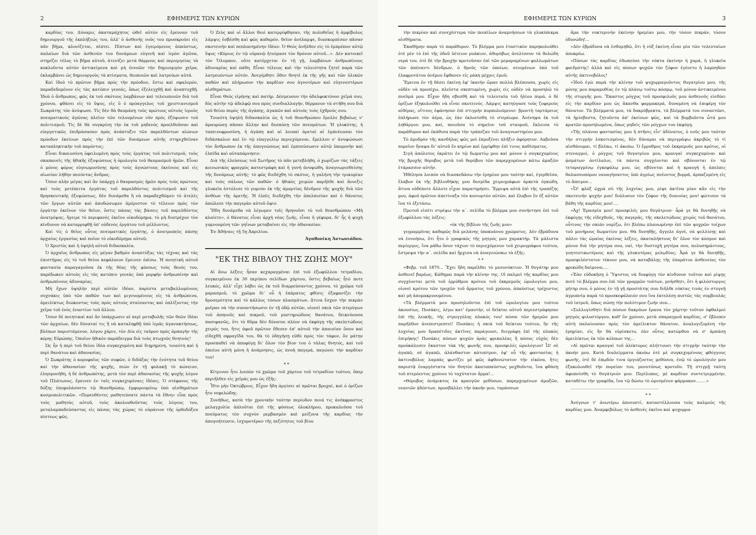2 ΕΦΗΜΕΡΙΣ ΤΩΝ ΚΥΡΙΩΝ
καρδίας του. Δύναμις ἀκαταμάχητος ὠθεῖ αὐτὸν εἰς ἔρευναν τοῦ δημιουργοῦ τῆς ἐκπλήξεώς του, ἀλλ' ὁ ἀσθενὴς νοῦς του προσκρούει εἰς πᾶν βῆμα, κλονίζεται, πίπτει. Πίπτων καὶ ἐγειρόμενος ἀπαύστως, παλαίων διὰ τῶν ἀσθενῶν του δυνάμεων εὐγενῆ καὶ ἱερὸν ἀγῶνα, στηρίζει τέλος τὸ βῆμα αὐτοῦ, ἀτενίζει μετὰ θάρρους καὶ περιεργείας τὰ κυκλοῦντα αὐτὸν ἀντικείμενα καὶ μὴ ἐννοῶν τὴν δημιουργὸν χεῖρα, ἐκλαμβάνει ὡς δημιουργοὺς τὰ κτίσματα, θεοποιῶν καὶ λατρεύων αὐτά.
Καὶ ἰδοὺ τὸ πρῶτον βῆμα πρὸς τὴν πρόοδον, ἔστω καὶ σφαλερόν, παραδεδομένον εἰς τὰς κατόπιν γενεάς, ὅπως ἐξελεγχθῇ καὶ ἀναπτυχθῇ. Ἰδοὺ ὁ ἄνθρωπος, φῶς ἐκ τοῦ σκότους λαμβάνων καὶ τελειοποιῶν διὰ τοῦ χρόνου, φθάνει εἰς τὸ ὕψος, εἰς ὃ ὁ πρόαγγελος τοῦ χριστιανισμοῦ Σωκράτης τὸν ἀνύψωσε. Τίς δὲν θὰ θαυμάσῃ τοὺς πρώτους αὐτοὺς ἱεροὺς πνευματικοὺς ἀγῶνας πλεῖον τῶν τελουμένων νῦν πρὸς ἐξύψωσιν τοῦ πολιτισμοῦ; Τίς δὲ θὰ συγκρίνῃ τὴν ἐκ τοῦ μηδενὸς προελθοῦσαν καὶ εὐεργετικῶς ἐπιδράσασαν πρὸς ἀνάπτυξιν τῶν παρελθόντων αἰώνων πρόοδον ἐκείνων πρὸς τὴν ἐπὶ τῶν δυνάμεων αὐτῆς στηριχθεῖσαν καταπληκτικὴν τοῦ παρόντος;
Εἶναι δικαιοσύνη ὀφειλομένη πρὸς τοὺς ἐργάτας τοῦ πολιτισμοῦ, τοὺς σκαπανεῖς τῆς ἠθικῆς ἐξυψώσεως ἡ ὁμολογία τοῦ θαυμασμοῦ ἡμῶν. Εἶναι ὁ μόνος φόρος εὐγνωμοσύνης πρὸς τοὺς ἀγνώστους ἐκείνους καὶ εἰς αἰωνίαν λήθην πεσόντας ἄνδρας.
Ὅσον πλὴν μέγας καὶ ἂν ὑπάρχῃ ὁ θαυμασμὸς ἡμῶν πρὸς τοὺς πρώτους καὶ τοὺς μετέπειτα ἐργάτας τοῦ παρελθόντος πολιτισμοῦ καὶ τῆς θρησκευτικῆς ἐξυψώσεως, δὲν δυνάμεθα ἢ νὰ παραδεχθῶμεν τὸ ἀτελὲς τῶν ἔργων αὐτῶν καὶ ἀποδώσωμεν ἀμέριστον τὸ τέλειον πρὸς τὸν ἐργάτην ἐκεῖνον τὸν θεῖον, ὅστις πάσας τὰς βάσεις τοῦ παρελθόντος ἀνατρέψας, ἤγειρε τὸ περιφανὲς ἐκεῖνο οἰκοδόμημα, τὸ μὴ διατρέχον τὸν κίνδυνον νὰ καταρριφθῇ ὑπ' οὐδενὸς ἐργάτου τοῦ μέλλοντος.
Καὶ τίς ὁ θεῖος οὗτος πνευματικὸς ἐργάτης, ὁ ἀνατροπεὺς πάσης ἀρχαίας ἐργασίας καὶ ποῖον τὸ οἰκοδόμημα αὐτοῦ;
Ὁ Χριστὸς καὶ ἡ ὑψηλὴ αὐτοῦ διδασκαλία.
Ὁ ἀρχαῖος ἄνθρωπος εἰς μέγαν βαθμὸν ἀναπτύξας τὰς τέχνας καὶ τὰς ἐπιστήμας εἰς τὸ τοῦ θείου κεφάλαιον ἔμεινεν ὀπίσω. Ἡ ποιητικὴ αὐτοῦ φαντασία παραγαγοῦσα ἐκ τῆς θέας τῆς φύσεως τοὺς θεούς του, παρέδωκεν αὐτοὺς εἰς τὰς κατόπιν γενεὰς ὑπὸ μορφὴν ἀνθρωπίνην καὶ ἀνθρωπίνους ἀδυναμίας.
Μὴ ἔχων ὑψηλὴν περὶ αὐτῶν ἰδέαν, παρίστα μεταβαλλομένους συχνάκις ὑπὸ τῶν παθῶν των καὶ μιγνυομένους εἰς τὰ ἀνθρώπινα, ἀμειλίκτως διώκοντας τοὺς πρὸς αὐτοὺς πταίσαντας καὶ ὁπλίζοντας τὴν χεῖρα τοῦ ἑνὸς ἐναντίον τοῦ ἄλλου.
Ὅσον δὲ ποιητικαὶ καὶ ἂν ὑπάρχωσιν αἱ περὶ μεταβολῆς τῶν θεῶν ἰδέαι τῶν ἀρχαίων, δὲν δύναταί τις ἢ νὰ καταληφθῇ ὑπὸ ἱερᾶς ἀγανακτήσεως, βλέπων παριστάμενον, λόγου χάριν, τὸν Δία εἰς ταῦρον πρὸς ἁρπαγὴν τῆς κόρης Εὐρώπης. Ὁποῖον ἠθικὸν παράδειγμα διὰ τοὺς πτωχοὺς θνητούς!
Ὡς ἦν ἡ περὶ τοῦ θείου ἰδέα συγκεχυμένη καὶ διῃρημένη, τοιαύτη καὶ ἡ περὶ θανάτου καὶ ἀθανασίας.
Ὁ Σωκράτης ὁ κορυφαῖος τῶν σοφῶν, ὁ διδάξας τὴν ἑνότητα τοῦ θείου καὶ τὴν ἀθανασίαν τῆς ψυχῆς, πιὼν ἐν τῇ φυλακῇ τὸ κώνειον, ἐλησμονήθη, ἡ δὲ ἀνθρωπότης, μετὰ τὸν περὶ ἀθανασίας τῆς ψυχῆς λόγον τοῦ Πλάτωνος, ἔμεινεν ἐν ταῖς συγκεχυμέναις ἰδέαις. Ὁ στέφανος τῆς δόξης ἐπεφυλάσσετο τῷ θεανθρώπῳ, ἐμφορουμένῳ ὑπὸ αἰσθημάτων κοσμοπολιτικῶν. «Πορευθέντες μαθητεύσατε πάντα τὰ ἔθνη» εἶπε πρὸς τοὺς μαθητὰς αὐτοῦ, τοὺς ἀκολουθοῦντας τοὺς λόγους του, μεταλαμπαδεύσαντας εἰς πάσας τὰς χώρας τὸ οὐράνιον τῆς ὀρθοδόξου πίστεως φῶς.
Ὁ Ζεὺς καὶ οἱ ἄλλοι θεοὶ κατερρίφθησαν, τῆς πολυθεΐας ἡ ἀμφίβολος λάμψις ἐσβέσθη καὶ φῶς καθαρόν, θεῖον ἀνέλαμψε, διασκορπίσαν πᾶσαν σκοτεινὴν καὶ πεπλανημένην ἰδέαν. Ὁ Θεὸς ἀνῆλθεν εἰς τὸ ἐμπρέπον αὐτῷ ὕψος «Κύριος ἐν τῷ οὐρανῷ ἡτοίμασε τὸν θρόνον αὐτοῦ...». Δὲν κατοικεῖ τὸν Ὄλυμπον, οὔτε κατέρχεται ἐν τῇ γῇ, λαμβάνων ἀνθρωπίνους ἀδυναμίας καὶ πάθη. Εἶναι τέλειος καὶ τὴν τελειότητα ζητεῖ παρὰ τῶν λατρευόντων αὐτόν. Ἀνεγέρθητι ὅθεν θνητὲ ἐκ τῆς γῆς καὶ τῶν ὑλικῶν παθῶν καὶ πλήρωσον τὴν καρδίαν σου ἀγνοτέρων καὶ εὐγενεστέρων αἰσθημάτων.
Εἶναι Θεὸς εἰρήνης καὶ πατήρ. Δέσμευσον τὴν ἀδελφοκτόνον χεῖρά σου, δὸς αὐτὴν τῷ ἀδελφῷ σου πρὸς συνδιαλλαγήν, θέρμανον τὰ στήθη σου διὰ τοῦ θείου πυρὸς τῆς ἀγάπης, ἀγαπῶν καὶ αὐτοὺς τοὺς ἐχθρούς σου.
Τοιαύτη ὑψηλὴ διδασκαλία ὡς ἡ τοῦ θεανθρώπου ἔμελλε βεβαίως ν' ἀμαυρώσῃ πᾶσαν ἄλλην καὶ δεσπόσῃ τῶν πνευμάτων. Ἡ γλυκύτης, ἡ ταπεινοφροσύνη, ἡ ἀγάπη καὶ αἱ λοιπαὶ ἀρεταὶ αἱ ἐμπνέουσαι τὸν διδάσκαλον καὶ ἐν τῷ εὐαγγελίῳ περιεχόμεναι, ἔμελλον ν' ἀνυψώσωσι τὸν ἄνθρωπον ἐκ τῆς ἀπογνώσεως καὶ ἐμπνεύσωσιν αὐτῷ ὑπομονὴν καὶ ἐλπίδα καὶ αὐταπάρνησιν.
Διὰ τῆς ἐλεύσεως τοῦ Σωτῆρος τὸ πᾶν μετεβλήθη, ὁ χωρίζων τὰς τάξεις κοινωνικὸς φραγμὸς κατεστράφη καὶ ἡ γυνὴ ἀνυψώθη, ἀναγνωρισθείσης τῆς δυνάμεως αὐτῆς· τὸ φῶς διεδέχθη τὸ σκότος, ἡ γαλήνη τὴν τρικυμίαν καὶ τοὺς σάλους τῶν παθῶν· ὁ ἠθικὸς χειμὼν παρῆλθε καὶ ἄνοιξις γλυκεῖα ἐστόλισε τὸ γυμνὸν ἐκ τῆς ἁμαρτίας δένδρον τῆς ψυχῆς διὰ τῶν ἀνθέων τῆς ἀρετῆς. Ἡ ἐλπὶς διεδέχθη τὴν ἀπελπισίαν καὶ ὁ θάνατος ἀπώλεσε τὴν παγερὰν αὐτοῦ ὄψιν.
Ἤδη δυνάμεθα νὰ λέγωμεν τοῖς θρηνοῦσι τὸ τοῦ θεανθρώπου «Μὴ κλαίετε», ὁ θάνατος εἶναι ἀρχὴ νέας ζωῆς, εἶναι ἡ γέφυρα, δι' ἧς ἡ ψυχὴ γυμνουμένη τῶν γηΐνων μεταβαίνει εἰς τὴν ἀθανασίαν.
Ἐν Ἀθήναις τῇ 5ῃ Ἀπριλίου.
Ἀγαθονίκη Ἀντωνιάδου.
"ΕΚ ΤΗΣ ΒΙΒΛΟΥ ΤΗΣ ΖΩΗΣ ΜΟΥ"
Αἱ ἄνω λέξεις ἦσαν κεχαραγμέναι ἐπὶ τοῦ ἐξωφύλλου τετραδίου, συγκειμένου ἐκ 30 περίπου σελίδων χάρτου, ὅστις βεβαίως ἦτό ποτε λευκός, ἀλλ' εἶχε λάβει ὡς ἐκ τοῦ διαρρεύσαντος χρόνου, τὸ χρῶμα τοῦ μαρασμοῦ, τὸ χρῶμα δι' οὗ ἡ ἐπάρατος φθίσις ἐξαφανίζει τὴν δροσερότητα καὶ τὸ κάλλος τόσων πλασμάτων, ἅτινα ἔσχον τὴν πικρὰν μοῖραν νὰ τὴν συναντήσωσιν ἐν τῇ ὁδῷ αὐτῶν, οἱονεὶ σκιὰ τῶν πτερύγων τοῦ ἀπηνοῦς καὶ πικροῦ, τοῦ μυστηριώδους θανάτου, δεικνύουσα πασιφανῶς, ὅτι τὸ θῦμα δὲν δύναται πλέον νὰ ἐκφύγῃ τῆς σκελετώδους χειρός του, ἥτις ἀφοῦ πρῶτον ἔθεσεν ἐπ' αὐτοῦ τὴν ἀπαισίαν ὅσον καὶ εἰδεχθῆ σφραγῖδά του, θὰ τὸ ὁδηγήσῃ εὐθὺ πρὸς τὸν τάφον, ὃν μάτην προσπαθεῖ νὰ ἀποφύγῃ δι' ὅλον τὸν βίον του ὁ τάλας θνητός, καὶ τοῦ ὁποίου αὐτὴ μόνη ἡ ἀνάμνησις, ὡς πνοὴ παγερά, παγώνει τὴν καρδίαν του!
* *
Κίτρινον ἦτο λοιπὸν τὸ χρῶμα τοῦ χάρτου τοῦ τετραδίου τούτου, ὅπερ περιῆλθεν εἰς χεῖράς μου ὡς ἑξῆς:
Ἦτο μὴν Ὀκτώβριος. Εἶχον ἤδη ἀργίσει αἱ πρῶται βροχαί, καὶ ὁ ὁρίζων ἦτο νεφελώδης.
Συνήθως, κατὰ τὴν χρονικὴν ταύτην περίοδον ποιά τις ἀνέκφραστος μελαγχολία ἁπλοῦται ἐπὶ τῆς φύσεως ὁλοκλήρου, προκαλοῦσα τοῦ πνεύματος τὸν συχνὸν ρεμβασμὸν καὶ μείζονα τῆς καρδίας τὴν ἀπογοήτευσιν, ἰσχυροτέραν τῆς πεζότητος τοῦ βίου
ΕΦΗΜΕΡΙΣ ΤΩΝ ΚΥΡΙΩΝ 3
τὴν πικρίαν καὶ συνεχέστερα τῶν ποικίλων ἀναμνήσεων τὰ γλυκύπικρα αἰσθήματα.
Ἐκαθήμην παρὰ τὸ παράθυρον. Τὸ βλέμμα μου ἐταστικὸν παρηκολούθει ὁτὲ μὲν τὸ ἐπὶ τῆς ὁδοῦ ὑέτειον ρυάκιον, ἀθορύβως ἀνελίσσον τὰ θολώδη νερά του, ὁτὲ δὲ τὴν βροχὴν κροτοῦσαν ἐπὶ τῶν μεμαραμένων φυλλωμάτων τῶν ἀπέναντι δένδρων, ὁ θροῦς τῶν ὁποίων, σειομένων ὑπὸ τοῦ ἐλαφροτάτου ἀνέμου ἔφθανεν εἰς ράκη μέχρις ἐμοῦ;
Ἔμεινα ἐν τῇ θέσει ἐκείνῃ ἐφ' ἱκανὴν ὥραν πολλὰ βλέπουσα, χωρὶς εἰς οὐδὲν νὰ προσέχω, πλεῖστα σκεπτομένη, χωρὶς εἰς οὐδὲν νὰ προσηλῶ τὸ πνεῦμά μου. Εἶχον ἤδη σβεσθῆ καὶ τὰ τελευταῖα τοῦ ἡλίου πυρά, ὁ δὲ ὁρίζων ἐξηκολούθει νὰ εἶναι σκοτεινός. Λάμψις κατηύγασε τοὺς ζοφεροὺς αἰθέρας, οἵτινες ἐφάνησαν ἐπὶ στιγμὴν πυρπολούμενοι· βροντὴ ταρτάρειος ἐπλήρωσε τὸν ἀέρα, ὡς ἐὰν ἐκλονίσθη τὸ στερέωμα. Ἀνένηψα ἐκ τοῦ ληθάργου μου, καί, ποιοῦσα τὸ σημεῖον τοῦ σταυροῦ, ἔκλεισα τὸ παράθυρον καὶ ἐκάθισα παρὰ τὴν τράπεζαν τοῦ ἀναγνωστηρίου μου.
Τὸ ἀμυδρὸν τῆς κανδήλας φῶς μοὶ ἐπροξένει πλῆξιν ἀφόρητον. Λαβοῦσα πυρεῖον ἥναψα δι' αὐτοῦ ἓν κηρίον καὶ ἐρρίφθην ἐπί τινος καθίσματος.
Σιγὴ ἀπόλυτος ἐκράτει ἐν τῷ δωματίῳ μου καὶ μόνον ὁ συγκεχυμένος τῆς βροχῆς θόρυβος μετὰ τοῦ θορύβου τῶν παρερχομένων κάτω ἁμαξῶν ἐτάρασσον αὐτήν.
Ἠθέλησα λοιπὸν νὰ διασκεδάσω τὴν ἐρημίαν μου ταύτην καί, ἐγερθεῖσα, ἔλαβον ἐκ τῆς βιβλιοθήκης μου δεσμίδα χειρογράφων ἀρκετὰ ὀγκώδη, ἅτινα οὐδέποτε ἄλλοτε εἶχον παρατηρήσει. Ἔρριψα αὐτὰ ἐπὶ τῆς τραπέζης μου, ἀφοῦ πρῶτον ἀπετίναξα τὸν κονιορτὸν αὐτῶν, καὶ ἔλαβον ἓν ἐξ αὐτῶν ἵνα τὸ ἐξετάσω.
Προτοῦ εἰσέτι στρέψω τὴν α΄. σελίδα τὸ βλέμμα μου συνήντησε ἐπὶ τοῦ ἐξωφύλλου τὰς λέξεις:
«ἐκ τῆς βίβλου τῆς ζωῆς μου»
γεγραμμένας καθαρῶς διὰ μελάνης ὑποκυάνου χρώματος. Δὲν ἐβράδυνα νὰ ἐννοήσω, ὅτι ἦτο ὁ γραφικὸς τῆς μητρός μου χαρακτήρ. Τὰ μάλιστα περίεργος, ἵνα μάθω ὅσον τάχιον τὸ περιεχόμενον τοῦ χειρογράφου τούτου, ἔστρεψα τὴν α΄. σελίδα καὶ ἤρχισα νὰ ἀναγινώσκω τὰ ἑξῆς:
* *
«Φεβρ. τοῦ 1870... Ἔχει ἤδη παρέλθει τὸ μεσονύκτιον. Ἡ θυγάτηρ μου ἀσθενεῖ βαρέως. Κάθημαι παρὰ τὴν κλίνην της. Οἱ παλμοὶ τῆς καρδίας μου συγχέονται μετὰ τοῦ ἐρρύθμου κρότου τοῦ ἐκκρεμοῦς ὡρολογίου μου, οἱονεὶ κρότου τῶν τροχῶν τοῦ ἅρματος τοῦ χρόνου, ἀπαύστως τρέχοντος καὶ μὴ ἀπομακρυνομένου.
»Τὰ βλέμματά μου προσηλοῦνται ἐπὶ τοῦ ὡρολογίου μου τούτου ἀκουσίως. Ποσάκις, λέγω κατ' ἐμαυτήν, οἱ δεῖκται αὐτοῦ περιεστράφησαν ἐπὶ τῆς λευκῆς, τῆς στρογγύλης πλακός του! πόσαι τῶν ἡμερῶν μου παρῆλθον ἀνεπιστρεπτεί! Ποσάκις ἡ σκιὰ τοῦ δείκτου τούτου, ἣν τῆς λυχνίας μου δραπέτιδες ἀκτῖνες παράγουσι, διεγράφη ἐπὶ τῆς πλακὸς ἐπιμήκης! Ποσάκις πόσων ψυχῶν ἀρὰς φρικαλέας ἢ πόσας εὐχὰς δὲν προὐκάλεσεν ἕκαστον τὰκ τῆς φωνῆς σου, προσφιλὲς ὡρολόγιον! Ὦ! σὲ ἀγαπῶ, σὲ ἀγαπῶ, ἀλάνθαστον κάτοπτρον, ἐφ' οὗ τῆς φαντασίας ἡ ἀκτινοβόλος λαμπὰς φωτίζει μὲ φῶς ἀφθονώτατον τὴν εἰκόνα, ἥτις παριστᾷ ἐναργέστατα τὸν θνητὸν ἀκαταπαύστως μοχθοῦντα, ἵνα φθάσῃ τοῦ πτερόεντος χρόνου τὸ ταχύτατον ἅρμα!...
»Θόρυβος ἀνάμικτος ἐκ κραυγῶν μεθύσων, παρερχομένων ἁμαξῶν, νεανιῶν ᾀδόντων, προσβάλλει τὴν ἀκοήν μου, ταράσσων
ἅμα τὴν νυκτερινὴν ἐκείνην ἠρεμίαν μου, τὴν τόσον πικράν, τόσον ὀδυνώδη!...
»Δὲν ἐβράδυνα νὰ ἐνθυμηθῶ, ὅτι ἡ νὺξ ἐκείνη εἶναι μία τῶν τελευταίων ἀποκρέω.
»Πόσων τὰς καρδίας ἐθωπεύσε τὴν νύκτα ἐκείνην ἡ χαρά, ἡ γλυκεῖα φαιδρότης! ἀλλὰ καὶ εἰς πόσων ψυχῶν τὸν ζόφον ἐγένετο ἡ λαμπηδὼν αὐτῆς ἀκτινοβόλος!
»Ἰδοὺ ἐγὼ παρὰ τὴν κλίνην τοῦ ψυχορραγοῦντος θυγατρίου μου, τῆς μόνης μου παραμυθίας ἐν τῷ πλάνῳ τούτῳ κόσμῳ, τοῦ μόνου ἀντικειμένου τῆς στοργῆς μου. Ἕκαστος ρόγχος τοῦ προσφιλοῦς μου ἀσθενοῦς εἰσδύει εἰς τὴν καρδίαν μου ὡς ἄκανθα φαρμακερά, δυναμένη νὰ ἐπιφέρῃ τὸν θάνατον. Τὰ βλέμματά μου, τὰ δακρύβρεκτα, τὰ βλέμματά του συναντῶσι, τὰ ἡμίσβεστα, ζητοῦντα ἀπ' ἐκείνων φῶς, καὶ τὰ βομβοῦντα ὦτά μου κρατῶν προσηλωμένα, ὅπως μηδεὶς τῶν ρόγχων του ἐκφύγῃ.
»Τῆς πλάνου φαντασίας μου ἡ πτῆσις εἶν' ἀδύνατος, ὁ νοῦς μου ταύτην τὴν στιγμὴν ἐσκοτισμένος, δὲν δύναμαι νὰ περιγράψω ἀκριβῶς τὸ τί αἰσθάνομαι, τί βλέπω, τί ἀκούω. Ὁ ἔρρυθμος τοῦ ἐκκρεμοῦς μου κρότος, οἱ στεναγμοί, ὁ ρόγχος τοῦ θυγατρίου μου, κραυγαὶ συγκεχυμέναι καὶ ᾀσμάτων ἀντίλαλοι, τὰ πάντα συγχέονται καὶ σβύνονται ἐν τῷ τεταραγμένῳ ἐγκεφάλῳ μου, ὡς σβύνεται καὶ ἡ κραυγὴ ἡ ἀπελπις θαλασσοπόρου ναυαγήσαντος ὑπὸ ἀγρίως πνέοντος βορρᾶ, ἁρπαζομένη εἰς τὸ ἄπειρον...
»Ὦ! φλὸξ ὠχρὰ σὺ τῆς λυχνίας μου, ρίψε ἀκτῖνα μίαν κἂν εἰς τὴν σκοτεινήν ψυχήν μου! διάλυσον τὸν ζόφον τῆς διανοίας μου! φώτισον τὰ βάθη τῆς καρδίας μου!....
»Ἀχ! Ἐρασμία μου! προσφιλές μου θυγάτριον· ἆρά γε θὰ δυνηθῇς νὰ ἐκφύγῃς τῆς εἰδεχθοῦς, τῆς παγερᾶς, τῆς σκελετώδους χειρὸς τοῦ θανάτου, οὗτινος τὴν σκιὰν νομίζω, ὅτι βλέπω πλανωμένην ἐπὶ τῶν ψυχρῶν τοίχων τοῦ μονήρους δωματίου μου. Θὰ δυνηθῇς, ἄγγελε ἁγνέ, νὰ ψελλίσῃς καὶ πάλιν τὰς ὡραίας ἐκείνας λέξεις, ἀκαταλήπτους δι' ὅλον τὸν κόσμον καὶ μόνον διὰ τὴν μητέρα σου, ναί, τὴν δυστυχῆ μητέρα σου, πολυσημάντους, γοητευτικωτέρους καὶ τῆς γλυκυτέρας μελῳδίας; Ἆρά γε θὰ δυνηθῇς, προσφιλέστατον τέκνον μου, νὰ καταβάλῃς τῆς ἐπαράτου ἀσθενείας τὸν φρικώδη δαίμονα;....
»Ἐὰν εὐδοκήσῃ ὁ Ὕψιστος νὰ διαφύγῃ τὸν κίνδυνον τοῦτον καὶ ρίψῃς ποτὲ τὸ βλέμμα σου ἐπὶ τῶν γραμμῶν τούτων, μνήσθητι, ὅτι ἡ φιλόστοργος μήτηρ σου, ὁ μόνος ἐν τῇ γῇ προστάτης σου διῆλθε νύκτας τινὰς ἐν στυγνῇ ἀγρυπνίᾳ παρὰ τὸ προσκεφάλαιόν σου ἵνα ἐκτελέσῃ πιστῶς τὰς συμβουλὰς τοῦ ἰατροῦ, ὅπως σώσῃ τὴν πολύτιμον ζωήν σου...
»Συλλογίσθητι διὰ πόσων δακρύων ἔρανα τὸν χάρτην τοῦτον ὀφθαλμοὶ μητρὸς φιλοστόργου, καθ' ὃν χρόνον, μετὰ σπαραγμοῦ καρδίας, σ' ἔβλεπεν αὐτὴ παλαίουσαν πρὸς τὸν ἀμείλικτον θάνατον, ἀναλογιζομένη τὴν ἐρημίαν, εἰς ἣν θὰ εὑρίσκετο, ἐὰν οὗτος κατώρθου νὰ σ' ἁρπάσῃ ἀμειλίκτως ἐκ τῶν κόλπων της...
»Αἱ πρῶται κραυγαὶ τοῦ ἀλέκτορος πλήττουσι τὴν στιγμὴν ταύτην τὴν ἀκοήν μου. Κατὰ διαλείμματα ἀκούω ὁτὲ μὲ συγκεχυμένους φθόγγους φωνῆς, ὁτὲ δὲ ἐπῳδόν τινα ὀργιάζοντος μεθύσου, ἐνῷ τὸ ὡρολόγιόν μου ἐξακολουθεῖ τὴν πορείαν του, μονοτόνως κροτοῦν. Τῇ στιγμῇ ταύτῃ ἀφυπνίσθη τὸ θυγάτριόν μου. Περίλυπος, μὲ καρδίαν συντετριμμένην, καταθέτω τὴν γραφίδα, ἵνα τῷ δώσω τὸ ὡρισμένον φάρμακον........»
...................................................................
* *
Ἀνέγνων τ' ἀνωτέρω ἀπνευστί, καταστέλλουσα τοὺς παλμοὺς τῆς καρδίας μου. Ἀναμφιβόλως τὸ ἀσθενὲς ἐκεῖνο καὶ ψυχορρα-